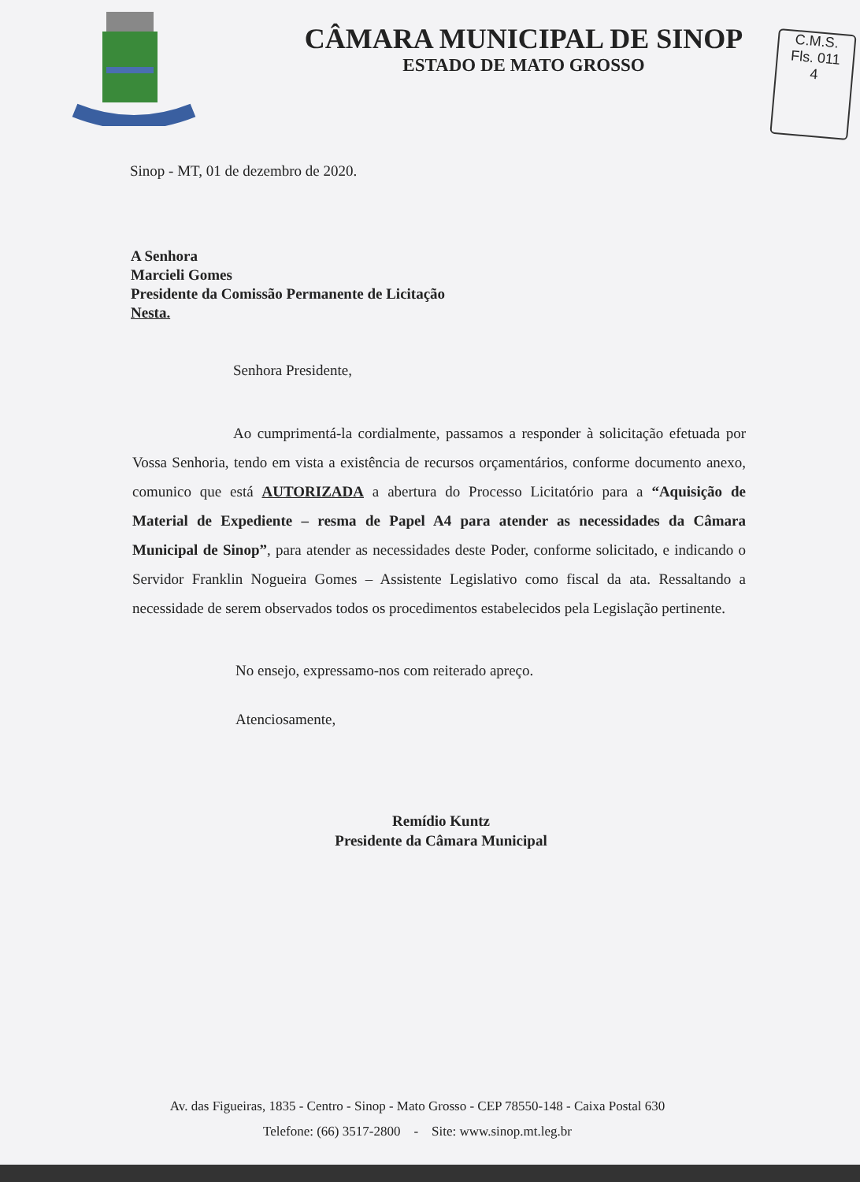C.M.S.
Fls. 011
4
CÂMARA MUNICIPAL DE SINOP
ESTADO DE MATO GROSSO
Sinop - MT, 01 de dezembro de 2020.
A Senhora
Marcieli Gomes
Presidente da Comissão Permanente de Licitação
Nesta.
Senhora Presidente,
Ao cumprimentá-la cordialmente, passamos a responder à solicitação efetuada por Vossa Senhoria, tendo em vista a existência de recursos orçamentários, conforme documento anexo, comunico que está AUTORIZADA a abertura do Processo Licitatório para a “Aquisição de Material de Expediente – resma de Papel A4 para atender as necessidades da Câmara Municipal de Sinop”, para atender as necessidades deste Poder, conforme solicitado, e indicando o Servidor Franklin Nogueira Gomes – Assistente Legislativo como fiscal da ata. Ressaltando a necessidade de serem observados todos os procedimentos estabelecidos pela Legislação pertinente.
No ensejo, expressamo-nos com reiterado apreço.
Atenciosamente,
Remídio Kuntz
Presidente da Câmara Municipal
Av. das Figueiras, 1835 - Centro - Sinop - Mato Grosso - CEP 78550-148 - Caixa Postal 630
Telefone: (66) 3517-2800 - Site: www.sinop.mt.leg.br